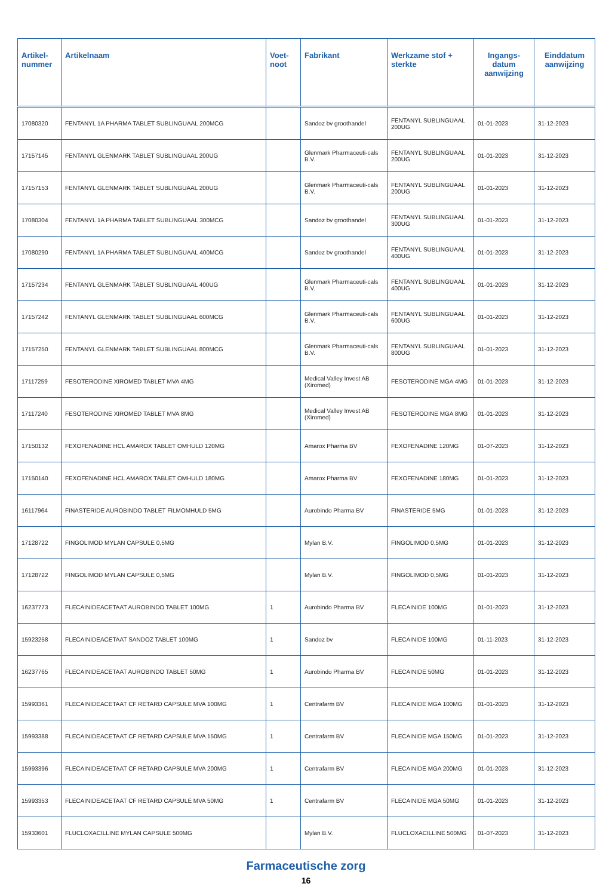| Artikel- nummer | Artikelnaam | Voet- noot | Fabrikant | Werkzame stof + sterkte | Ingangs- datum aanwijzing | Einddatum aanwijzing |
| --- | --- | --- | --- | --- | --- | --- |
| 17080320 | FENTANYL 1A PHARMA TABLET SUBLINGUAAL 200MCG | | Sandoz bv groothandel | FENTANYL SUBLINGUAAL 200UG | 01-01-2023 | 31-12-2023 |
| 17157145 | FENTANYL GLENMARK TABLET SUBLINGUAAL 200UG | | Glenmark Pharmaceuti-cals B.V. | FENTANYL SUBLINGUAAL 200UG | 01-01-2023 | 31-12-2023 |
| 17157153 | FENTANYL GLENMARK TABLET SUBLINGUAAL 200UG | | Glenmark Pharmaceuti-cals B.V. | FENTANYL SUBLINGUAAL 200UG | 01-01-2023 | 31-12-2023 |
| 17080304 | FENTANYL 1A PHARMA TABLET SUBLINGUAAL 300MCG | | Sandoz bv groothandel | FENTANYL SUBLINGUAAL 300UG | 01-01-2023 | 31-12-2023 |
| 17080290 | FENTANYL 1A PHARMA TABLET SUBLINGUAAL 400MCG | | Sandoz bv groothandel | FENTANYL SUBLINGUAAL 400UG | 01-01-2023 | 31-12-2023 |
| 17157234 | FENTANYL GLENMARK TABLET SUBLINGUAAL 400UG | | Glenmark Pharmaceuti-cals B.V. | FENTANYL SUBLINGUAAL 400UG | 01-01-2023 | 31-12-2023 |
| 17157242 | FENTANYL GLENMARK TABLET SUBLINGUAAL 600MCG | | Glenmark Pharmaceuti-cals B.V. | FENTANYL SUBLINGUAAL 600UG | 01-01-2023 | 31-12-2023 |
| 17157250 | FENTANYL GLENMARK TABLET SUBLINGUAAL 800MCG | | Glenmark Pharmaceuti-cals B.V. | FENTANYL SUBLINGUAAL 800UG | 01-01-2023 | 31-12-2023 |
| 17117259 | FESOTERODINE XIROMED TABLET MVA 4MG | | Medical Valley Invest AB (Xiromed) | FESOTERODINE MGA 4MG | 01-01-2023 | 31-12-2023 |
| 17117240 | FESOTERODINE XIROMED TABLET MVA 8MG | | Medical Valley Invest AB (Xiromed) | FESOTERODINE MGA 8MG | 01-01-2023 | 31-12-2023 |
| 17150132 | FEXOFENADINE HCL AMAROX TABLET OMHULD 120MG | | Amarox Pharma BV | FEXOFENADINE 120MG | 01-07-2023 | 31-12-2023 |
| 17150140 | FEXOFENADINE HCL AMAROX TABLET OMHULD 180MG | | Amarox Pharma BV | FEXOFENADINE 180MG | 01-01-2023 | 31-12-2023 |
| 16117964 | FINASTERIDE AUROBINDO TABLET FILMOMHULD 5MG | | Aurobindo Pharma BV | FINASTERIDE 5MG | 01-01-2023 | 31-12-2023 |
| 17128722 | FINGOLIMOD MYLAN CAPSULE 0,5MG | | Mylan B.V. | FINGOLIMOD 0,5MG | 01-01-2023 | 31-12-2023 |
| 17128722 | FINGOLIMOD MYLAN CAPSULE 0,5MG | | Mylan B.V. | FINGOLIMOD 0,5MG | 01-01-2023 | 31-12-2023 |
| 16237773 | FLECAINIDEACETAAT AUROBINDO TABLET 100MG | 1 | Aurobindo Pharma BV | FLECAINIDE 100MG | 01-01-2023 | 31-12-2023 |
| 15923258 | FLECAINIDEACETAAT SANDOZ TABLET 100MG | 1 | Sandoz bv | FLECAINIDE 100MG | 01-11-2023 | 31-12-2023 |
| 16237765 | FLECAINIDEACETAAT AUROBINDO TABLET 50MG | 1 | Aurobindo Pharma BV | FLECAINIDE 50MG | 01-01-2023 | 31-12-2023 |
| 15993361 | FLECAINIDEACETAAT CF RETARD CAPSULE MVA 100MG | 1 | Centrafarm BV | FLECAINIDE MGA 100MG | 01-01-2023 | 31-12-2023 |
| 15993388 | FLECAINIDEACETAAT CF RETARD CAPSULE MVA 150MG | 1 | Centrafarm BV | FLECAINIDE MGA 150MG | 01-01-2023 | 31-12-2023 |
| 15993396 | FLECAINIDEACETAAT CF RETARD CAPSULE MVA 200MG | 1 | Centrafarm BV | FLECAINIDE MGA 200MG | 01-01-2023 | 31-12-2023 |
| 15993353 | FLECAINIDEACETAAT CF RETARD CAPSULE MVA 50MG | 1 | Centrafarm BV | FLECAINIDE MGA 50MG | 01-01-2023 | 31-12-2023 |
| 15933601 | FLUCLOXACILLINE MYLAN CAPSULE 500MG | | Mylan B.V. | FLUCLOXACILLINE 500MG | 01-07-2023 | 31-12-2023 |
Farmaceutische zorg
16